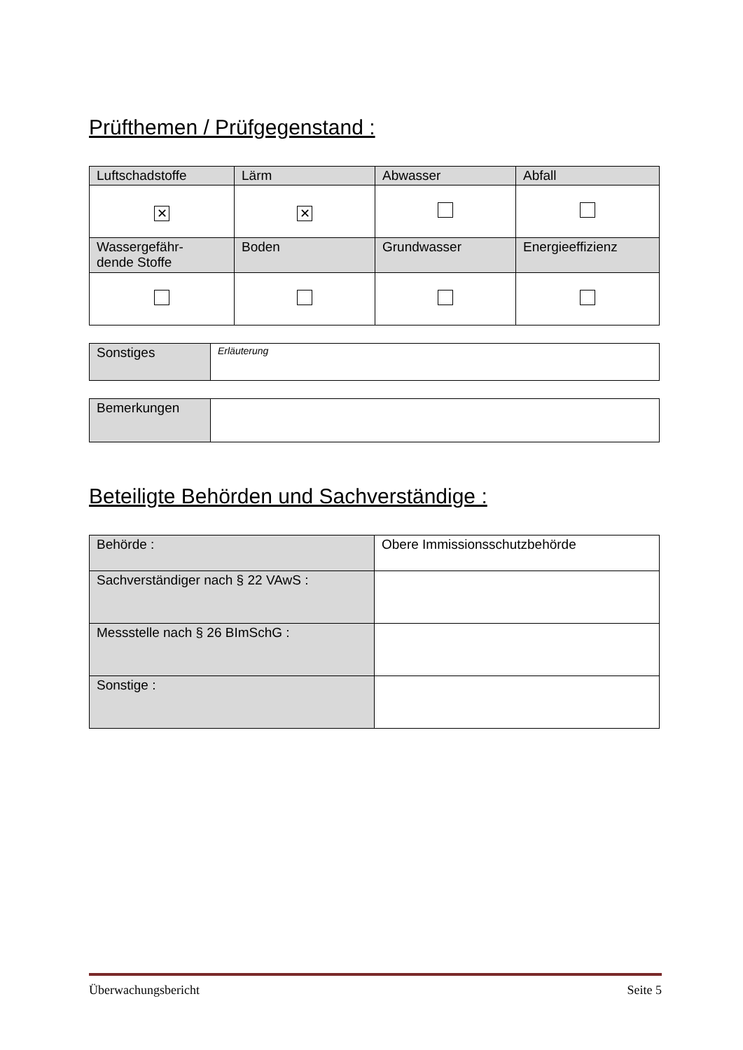Prüfthemen / Prüfgegenstand :
| Luftschadstoffe | Lärm | Abwasser | Abfall |
| ✕ | ✕ | | |
| Wassergefähr- dende Stoffe | Boden | Grundwasser | Energieeffizienz |
| Sonstiges | Erläuterung |
| Bemerkungen | |
Beteiligte Behörden und Sachverständige :
| Behörde : | Obere Immissionsschutzbehörde |
| Sachverständiger nach § 22 VAwS : | |
| Messstelle nach § 26 BImSchG : | |
| Sonstige : | |
Überwachungsbericht Seite 5